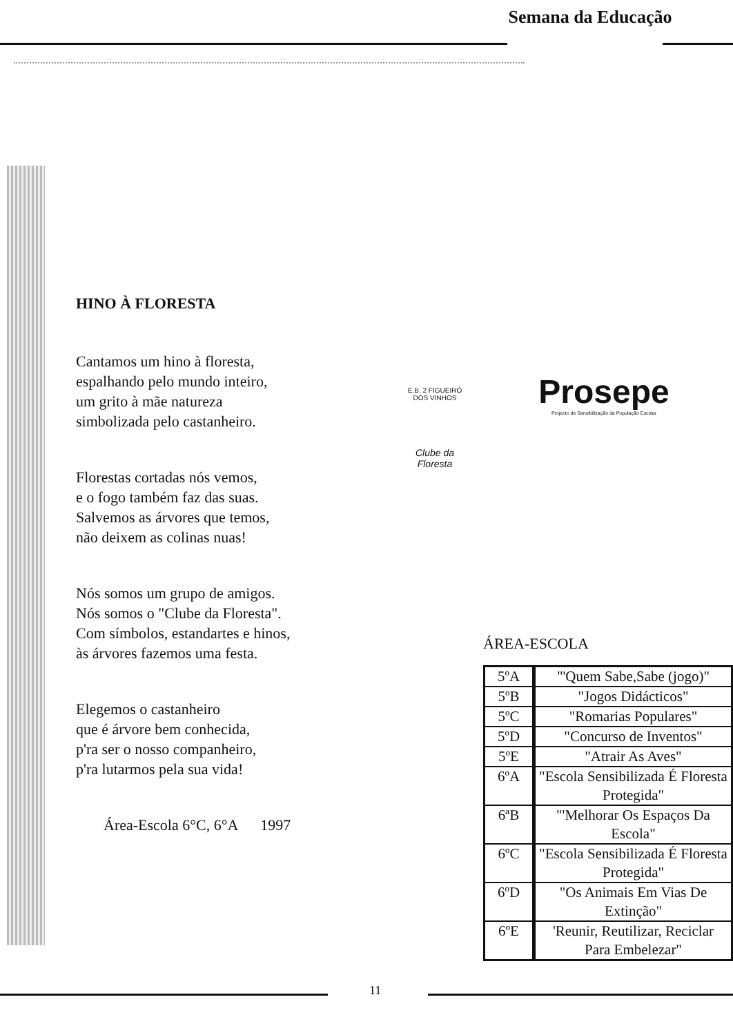Semana da Educação
HINO À FLORESTA
Cantamos um hino à floresta,
espalhando pelo mundo inteiro,
um grito à mãe natureza
simbolizada pelo castanheiro.
Florestas cortadas nós vemos,
e o fogo também faz das suas.
Salvemos as árvores que temos,
não deixem as colinas nuas!
Nós somos um grupo de amigos.
Nós somos o "Clube da Floresta".
Com símbolos, estandartes e hinos,
às árvores fazemos uma festa.
Elegemos o castanheiro
que é árvore bem conhecida,
p'ra ser o nosso companheiro,
p'ra lutarmos pela sua vida!
Área-Escola 6°C, 6°A 1997
E.B. 2 FIGUEIRÓ DOS VINHOS
Clube da Floresta
Prosepe
Projecto de Sensibilização da População Escolar
ÁREA-ESCOLA
| 5ºA | "'Quem Sabe,Sabe (jogo)" |
| 5ºB | "Jogos Didácticos" |
| 5ºC | "Romarias Populares" |
| 5ºD | "Concurso de Inventos" |
| 5ºE | "Atrair As Aves" |
| 6ºA | "Escola Sensibilizada É Floresta Protegida" |
| 6ªB | "'Melhorar Os Espaços Da Escola" |
| 6ºC | "Escola Sensibilizada É Floresta Protegida" |
| 6ºD | "Os Animais Em Vias De Extinção" |
| 6ºE | 'Reunir, Reutilizar, Reciclar Para Embelezar" |
11